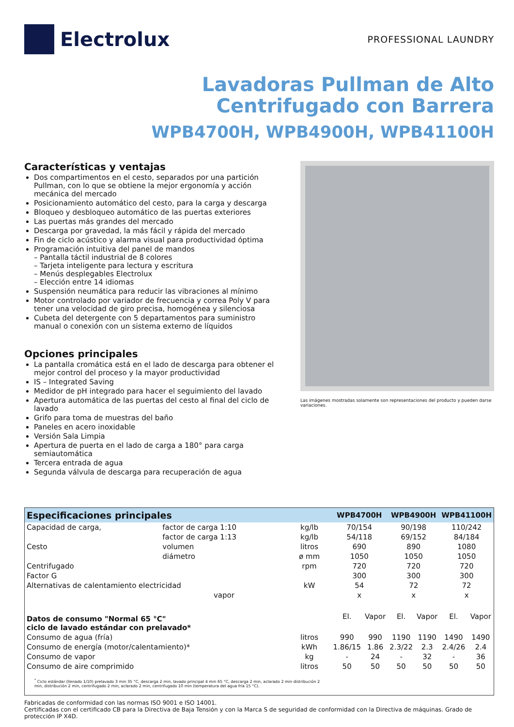Electrolux
PROFESSIONAL LAUNDRY
Lavadoras Pullman de Alto
Centrifugado con Barrera
WPB4700H, WPB4900H, WPB41100H
Características y ventajas
Dos compartimentos en el cesto, separados por una partición Pullman, con lo que se obtiene la mejor ergonomía y acción mecánica del mercado
Posicionamiento automático del cesto, para la carga y descarga
Bloqueo y desbloqueo automático de las puertas exteriores
Las puertas más grandes del mercado
Descarga por gravedad, la más fácil y rápida del mercado
Fin de ciclo acústico y alarma visual para productividad óptima
Programación intuitiva del panel de mandos
– Pantalla táctil industrial de 8 colores
– Tarjeta inteligente para lectura y escritura
– Menús desplegables Electrolux
– Elección entre 14 idiomas
Suspensión neumática para reducir las vibraciones al mínimo
Motor controlado por variador de frecuencia y correa Poly V para tener una velocidad de giro precisa, homogénea y silenciosa
Cubeta del detergente con 5 departamentos para suministro manual o conexión con un sistema externo de líquidos
Opciones principales
La pantalla cromática está en el lado de descarga para obtener el mejor control del proceso y la mayor productividad
IS – Integrated Saving
Medidor de pH integrado para hacer el seguimiento del lavado
Apertura automática de las puertas del cesto al final del ciclo de lavado
Grifo para toma de muestras del baño
Paneles en acero inoxidable
Versión Sala Limpia
Apertura de puerta en el lado de carga a 180° para carga semiautomática
Tercera entrada de agua
Segunda válvula de descarga para recuperación de agua
Las imágenes mostradas solamente son representaciones del producto y pueden darse variaciones.
| Especificaciones principales | | | WPB4700H | | WPB4900H | | WPB41100H | |
| --- | --- | --- | --- | --- | --- | --- | --- | --- |
| Capacidad de carga, | factor de carga 1:10 | kg/lb | 70/154 | | 90/198 | | 110/242 | |
| | factor de carga 1:13 | kg/lb | 54/118 | | 69/152 | | 84/184 | |
| Cesto | volumen | litros | 690 | | 890 | | 1080 | |
| | diámetro | ø mm | 1050 | | 1050 | | 1050 | |
| Centrifugado | | rpm | 720 | | 720 | | 720 | |
| Factor G | | | 300 | | 300 | | 300 | |
| Alternativas de calentamiento electricidad | | kW | 54 | | 72 | | 72 | |
| | vapor | | x | | x | | x | |
| Datos de consumo "Normal 65 °C" ciclo de lavado estándar con prelavado* | | | El. | Vapor | El. | Vapor | El. | Vapor |
| Consumo de agua (fría) | | litros | 990 | 990 | 1190 | 1190 | 1490 | 1490 |
| Consumo de energía (motor/calentamiento)* | | kWh | 1.86/15 | 1.86 | 2.3/22 | 2.3 | 2.4/26 | 2.4 |
| Consumo de vapor | | kg | - | 24 | - | 32 | - | 36 |
| Consumo de aire comprimido | | litros | 50 | 50 | 50 | 50 | 50 | 50 |
| <sup>*</sup> Ciclo estándar (llenado 1/10) prelavado 3 min 35 °C, descarga 2 min, lavado principal 4 min 65 °C, descarga 2 min, aclarado 2 min distribución 2 min, distribución 2 min, centrifugado 2 min, aclarado 2 min, centrifugado 10 min (temperatura del agua fría 15 °C). | | | | | | | | |
Fabricadas de conformidad con las normas ISO 9001 e ISO 14001.
Certificadas con el certificado CB para la Directiva de Baja Tensión y con la Marca S de seguridad de conformidad con la Directiva de máquinas. Grado de protección IP X4D.